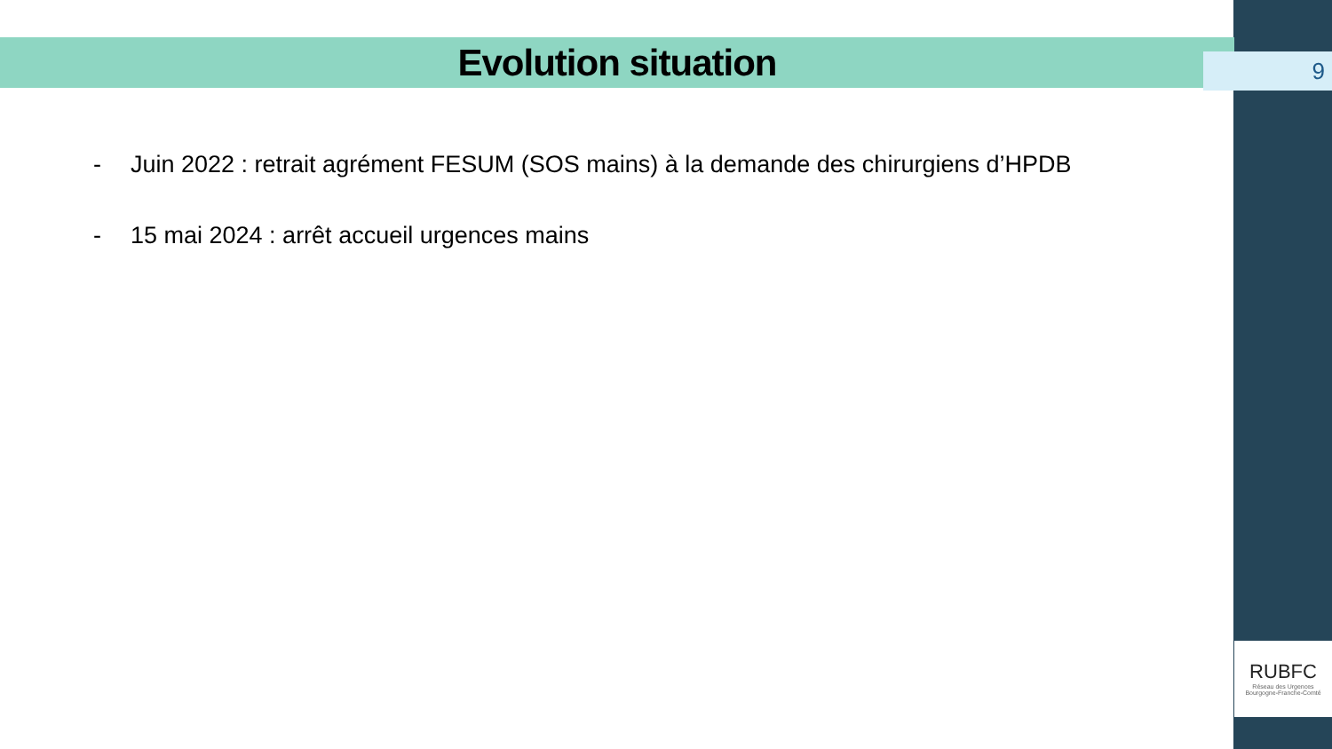Evolution situation
9
- Juin 2022 : retrait agrément FESUM (SOS mains) à la demande des chirurgiens d’HPDB
- 15 mai 2024 : arrêt accueil urgences mains
RUBFC
Réseau des Urgences
Bourgogne-Franche-Comté